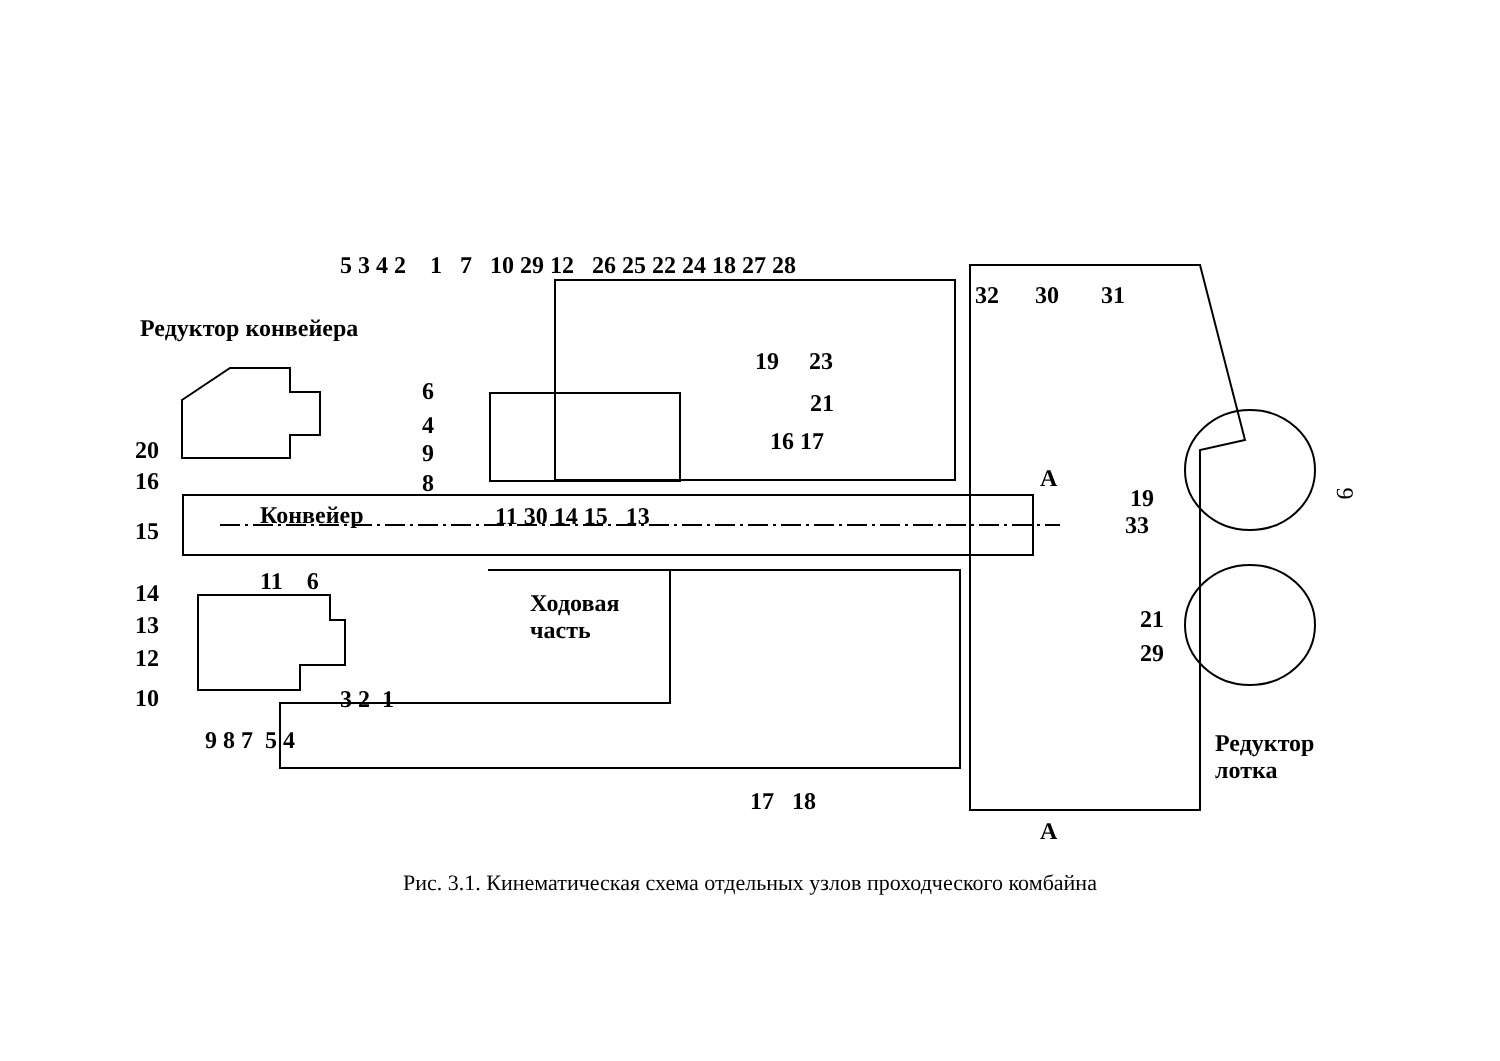Редуктор конвейера
5 3 4 2 1 7 10 29 12 26 25 22 24 18 27 28
32 30 31
19 23
21
16 17
6
4
9
8
20
16
Конвейер
15
11 30 14 15 13
А
19
33
14 11 6
Ходовая
часть
13
12
10 3 2 1
9 8 7 5 4
21
29
Редуктор
лотка
17 18
А
9
Рис. 3.1. Кинематическая схема отдельных узлов проходческого комбайна